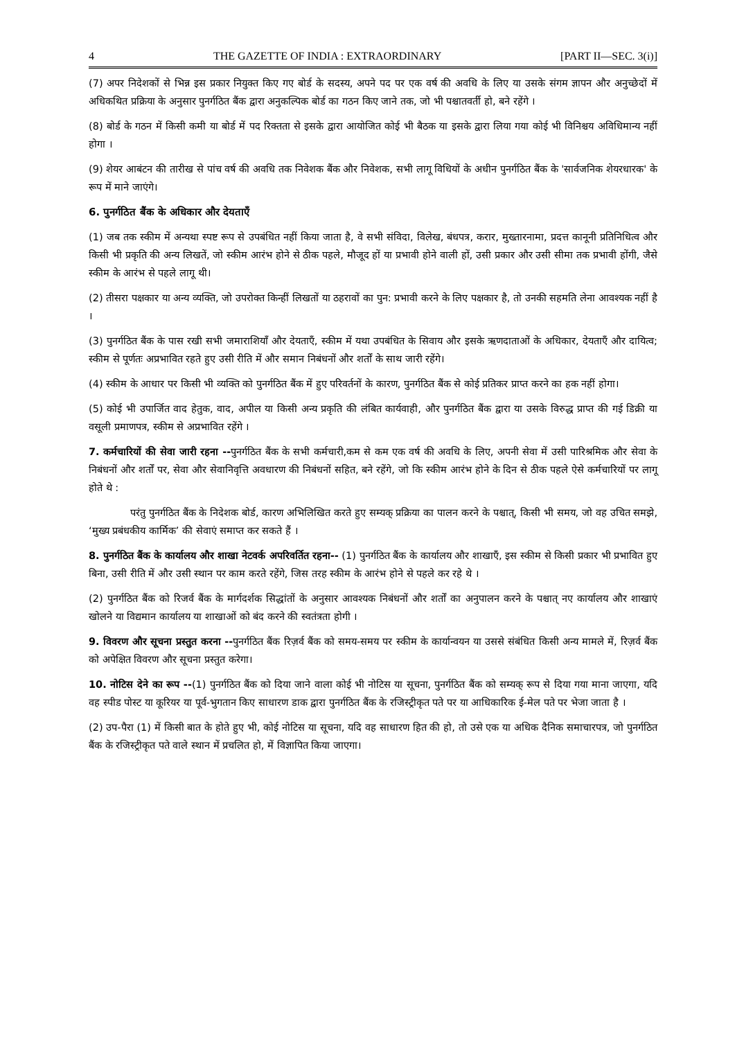4 THE GAZETTE OF INDIA : EXTRAORDINARY [PART II—SEC. 3(i)]
(7) अपर निदेशकों से भिन्न इस प्रकार नियुक्त किए गए बोर्ड के सदस्य, अपने पद पर एक वर्ष की अवधि के लिए या उसके संगम ज्ञापन और अनुच्छेदों में अधिकथित प्रक्रिया के अनुसार पुनर्गठित बैंक द्वारा अनुकल्पिक बोर्ड का गठन किए जाने तक, जो भी पश्चातवर्ती हो, बने रहेंगे ।
(8) बोर्ड के गठन में किसी कमी या बोर्ड में पद रिक्तता से इसके द्वारा आयोजित कोई भी बैठक या इसके द्वारा लिया गया कोई भी विनिश्चय अविधिमान्य नहीं होगा ।
(9) शेयर आबंटन की तारीख से पांच वर्ष की अवधि तक निवेशक बैंक और निवेशक, सभी लागू विधियों के अधीन पुनर्गठित बैंक के 'सार्वजनिक शेयरधारक' के रूप में माने जाएंगे।
6. पुनर्गठित बैंक के अधिकार और देयताएँ
(1) जब तक स्कीम में अन्यथा स्पष्ट रूप से उपबंधित नहीं किया जाता है, वे सभी संविदा, विलेख, बंधपत्र, करार, मुख्तारनामा, प्रदत्त कानूनी प्रतिनिधित्व और किसी भी प्रकृति की अन्य लिखतें, जो स्कीम आरंभ होने से ठीक पहले, मौजूद हों या प्रभावी होने वाली हों, उसी प्रकार और उसी सीमा तक प्रभावी होंगी, जैसे स्कीम के आरंभ से पहले लागू थी।
(2) तीसरा पक्षकार या अन्य व्यक्ति, जो उपरोक्त किन्हीं लिखतों या ठहरावों का पुन: प्रभावी करने के लिए पक्षकार है, तो उनकी सहमति लेना आवश्यक नहीं है ।
(3) पुनर्गठित बैंक के पास रखी सभी जमाराशियाँ और देयताएँ, स्कीम में यथा उपबंधित के सिवाय और इसके ऋणदाताओं के अधिकार, देयताएँ और दायित्व; स्कीम से पूर्णतः अप्रभावित रहते हुए उसी रीति में और समान निबंधनों और शर्तों के साथ जारी रहेंगे।
(4) स्कीम के आधार पर किसी भी व्यक्ति को पुनर्गठित बैंक में हुए परिवर्तनों के कारण, पुनर्गठित बैंक से कोई प्रतिकर प्राप्त करने का हक नहीं होगा।
(5) कोई भी उपार्जित वाद हेतुक, वाद, अपील या किसी अन्य प्रकृति की लंबित कार्यवाही, और पुनर्गठित बैंक द्वारा या उसके विरुद्ध प्राप्त की गई डिक्री या वसूली प्रमाणपत्र, स्कीम से अप्रभावित रहेंगे ।
7. कर्मचारियों की सेवा जारी रहना --पुनर्गठित बैंक के सभी कर्मचारी,कम से कम एक वर्ष की अवधि के लिए, अपनी सेवा में उसी पारिश्रमिक और सेवा के निबंधनों और शर्तों पर, सेवा और सेवानिवृत्ति अवधारण की निबंधनों सहित, बने रहेंगे, जो कि स्कीम आरंभ होने के दिन से ठीक पहले ऐसे कर्मचारियों पर लागू होते थे :
परंतु पुनर्गठित बैंक के निदेशक बोर्ड, कारण अभिलिखित करते हुए सम्यक् प्रक्रिया का पालन करने के पश्चात्, किसी भी समय, जो वह उचित समझे, ‘मुख्य प्रबंधकीय कार्मिक’ की सेवाएं समाप्त कर सकते हैं ।
8. पुनर्गठित बैंक के कार्यालय और शाखा नेटवर्क अपरिवर्तित रहना-- (1) पुनर्गठित बैंक के कार्यालय और शाखाएँ, इस स्कीम से किसी प्रकार भी प्रभावित हुए बिना, उसी रीति में और उसी स्थान पर काम करते रहेंगे, जिस तरह स्कीम के आरंभ होने से पहले कर रहे थे ।
(2) पुनर्गठित बैंक को रिजर्व बैंक के मार्गदर्शक सिद्धांतों के अनुसार आवश्यक निबंधनों और शर्तों का अनुपालन करने के पश्चात् नए कार्यालय और शाखाएं खोलने या विद्यमान कार्यालय या शाखाओं को बंद करने की स्वतंत्रता होगी ।
9. विवरण और सूचना प्रस्तुत करना --पुनर्गठित बैंक रिज़र्व बैंक को समय-समय पर स्कीम के कार्यान्वयन या उससे संबंधित किसी अन्य मामले में, रिज़र्व बैंक को अपेक्षित विवरण और सूचना प्रस्तुत करेगा।
10. नोटिस देने का रूप --(1) पुनर्गठित बैंक को दिया जाने वाला कोई भी नोटिस या सूचना, पुनर्गठित बैंक को सम्यक् रूप से दिया गया माना जाएगा, यदि वह स्पीड पोस्ट या कूरियर या पूर्व-भुगतान किए साधारण डाक द्वारा पुनर्गठित बैंक के रजिस्ट्रीकृत पते पर या आधिकारिक ई-मेल पते पर भेजा जाता है ।
(2) उप-पैरा (1) में किसी बात के होते हुए भी, कोई नोटिस या सूचना, यदि वह साधारण हित की हो, तो उसे एक या अधिक दैनिक समाचारपत्र, जो पुनर्गठित बैंक के रजिस्ट्रीकृत पते वाले स्थान में प्रचलित हो, में विज्ञापित किया जाएगा।